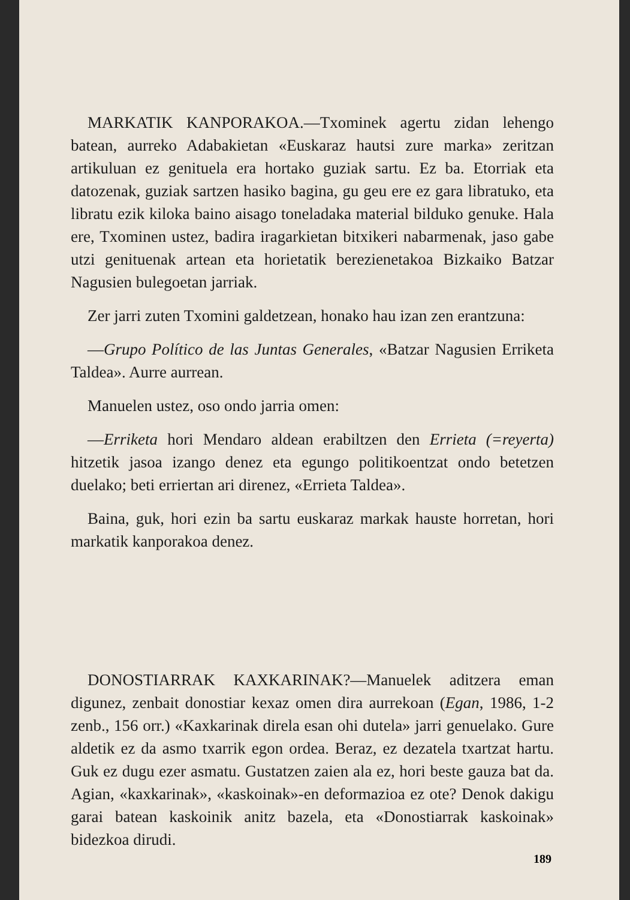MARKATIK KANPORAKOA.—Txominek agertu zidan lehengo batean, aurreko Adabakietan «Euskaraz hautsi zure marka» zeritzan artikuluan ez genituela era hortako guziak sartu. Ez ba. Etorriak eta datozenak, guziak sartzen hasiko bagina, gu geu ere ez gara libratuko, eta libratu ezik kiloka baino aisago toneladaka material bilduko genuke. Hala ere, Txominen ustez, badira iragarkietan bitxikeri nabarmenak, jaso gabe utzi genituenak artean eta horietatik berezienetakoa Bizkaiko Batzar Nagusien bulegoetan jarriak.
Zer jarri zuten Txomini galdetzean, honako hau izan zen erantzuna:
—Grupo Político de las Juntas Generales, «Batzar Nagusien Erriketa Taldea». Aurre aurrean.
Manuelen ustez, oso ondo jarria omen:
—Erriketa hori Mendaro aldean erabiltzen den Errieta (=reyerta) hitzetik jasoa izango denez eta egungo politikoentzat ondo betetzen duelako; beti erriertan ari direnez, «Errieta Taldea».
Baina, guk, hori ezin ba sartu euskaraz markak hauste horretan, hori markatik kanporakoa denez.
DONOSTIARRAK KAXKARINAK?—Manuelek aditzera eman digunez, zenbait donostiar kexaz omen dira aurrekoan (Egan, 1986, 1-2 zenb., 156 orr.) «Kaxkarinak direla esan ohi dutela» jarri genuelako. Gure aldetik ez da asmo txarrik egon ordea. Beraz, ez dezatela txartzat hartu. Guk ez dugu ezer asmatu. Gustatzen zaien ala ez, hori beste gauza bat da. Agian, «kaxkarinak», «kaskoinak»-en deformazioa ez ote? Denok dakigu garai batean kaskoinik anitz bazela, eta «Donostiarrak kaskoinak» bidezkoa dirudi.
189